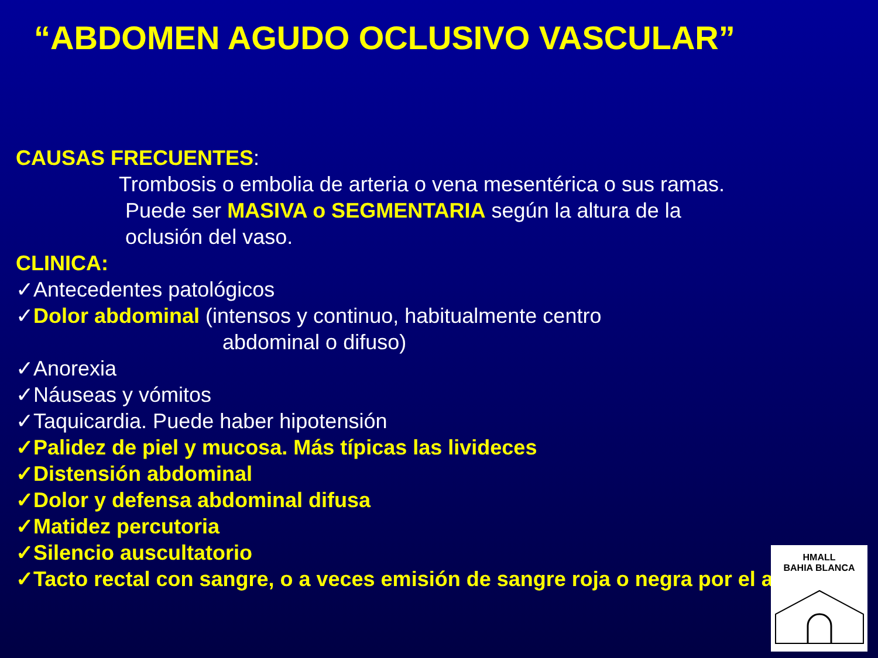“ABDOMEN AGUDO OCLUSIVO VASCULAR”
CAUSAS FRECUENTES:
Trombosis o embolia de arteria o vena mesentérica o sus ramas.
Puede ser MASIVA o SEGMENTARIA según la altura de la
oclusión del vaso.
CLINICA:
✓Antecedentes patológicos
✓Dolor abdominal (intensos y continuo, habitualmente centro
abdominal o difuso)
✓Anorexia
✓Náuseas y vómitos
✓Taquicardia. Puede haber hipotensión
✓Palidez de piel y mucosa. Más típicas las livideces
✓Distensión abdominal
✓Dolor y defensa abdominal difusa
✓Matidez percutoria
✓Silencio auscultatorio
✓Tacto rectal con sangre, o a veces emisión de sangre roja o negra por el ano.
HMALL
BAHIA BLANCA